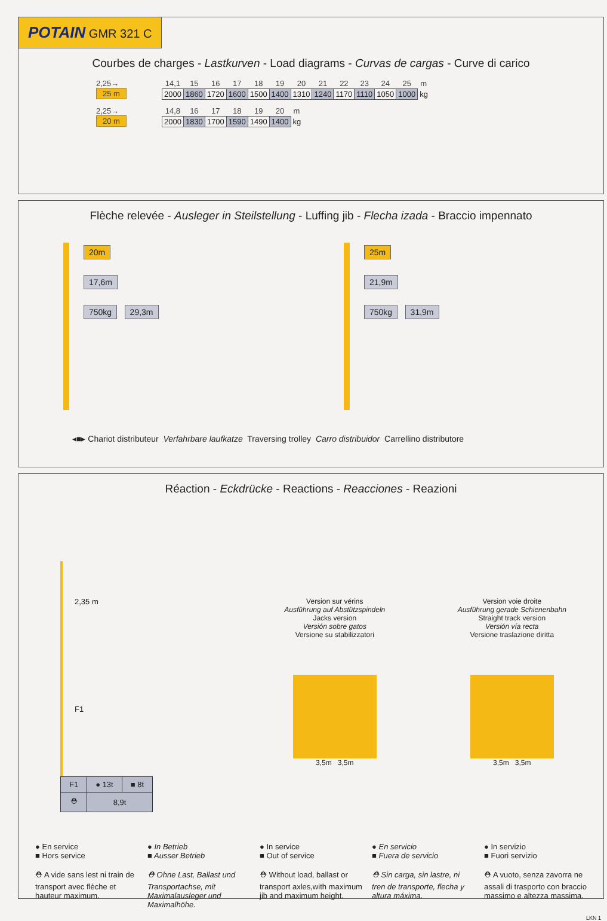POTAIN GMR 321 C
Courbes de charges - Lastkurven - Load diagrams - Curvas de cargas - Curve di carico
2,25→
25 m
| 14,1 | 15 | 16 | 17 | 18 | 19 | 20 | 21 | 22 | 23 | 24 | 25 | m |
| 2000 | 1860 | 1720 | 1600 | 1500 | 1400 | 1310 | 1240 | 1170 | 1110 | 1050 | 1000 | kg |
2,25→
20 m
| 14,8 | 16 | 17 | 18 | 19 | 20 | m |
| 2000 | 1830 | 1700 | 1590 | 1490 | 1400 | kg |
Flèche relevée - Ausleger in Steilstellung - Luffing jib - Flecha izada - Braccio impennato
20m
17,6m
750kg 29,3m
25m
21,9m
750kg 31,9m
◂■▸ Chariot distributeur Verfahrbare laufkatze Traversing trolley Carro distribuidor Carrellino distributore
Réaction - Eckdrücke - Reactions - Reacciones - Reazioni
2,35 m
F1
| F1 | ● 13t | ■ 8t |
| ⛑ | 8,9t | |
Version sur vérins
Ausführung auf Abstützspindeln
Jacks version
Versión sobre gatos
Versione su stabilizzatori
3,5m 3,5m
Version voie droite
Ausführung gerade Schienenbahn
Straight track version
Versión vía recta
Versione traslazione diritta
3,5m 3,5m
● En service
■ Hors service
⛑ A vide sans lest ni train de transport avec flèche et hauteur maximum.
● In Betrieb
■ Ausser Betrieb
⛑ Ohne Last, Ballast und Transportachse, mit Maximalausleger und Maximalhöhe.
● In service
■ Out of service
⛑ Without load, ballast or transport axles,with maximum jib and maximum height.
● En servicio
■ Fuera de servicio
⛑ Sin carga, sin lastre, ni tren de transporte, flecha y altura máxima.
● In servizio
■ Fuori servizio
⛑ A vuoto, senza zavorra ne assali di trasporto con braccio massimo e altezza massima.
LKN 1